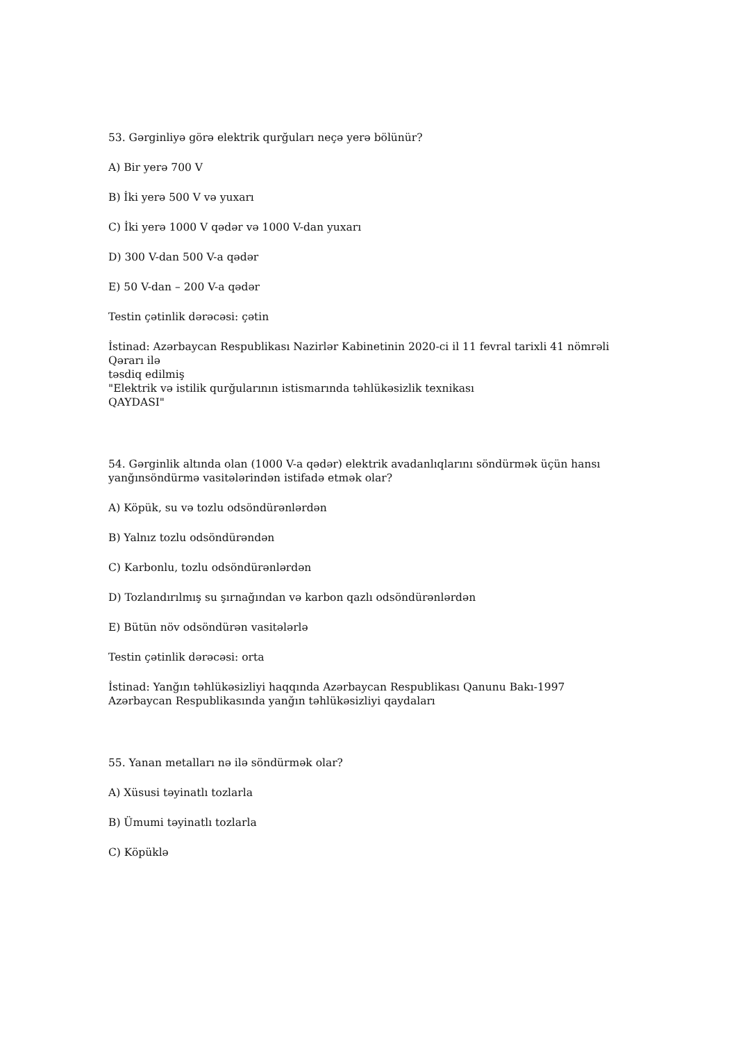53. Gərginliyə görə elektrik qurğuları neçə yerə bölünür?
A) Bir yerə 700 V
B) İki yerə 500 V və yuxarı
C) İki yerə 1000 V qədər və 1000 V-dan yuxarı
D) 300 V-dan 500 V-a qədər
E) 50 V-dan – 200 V-a qədər
Testin çətinlik dərəcəsi: çətin
İstinad: Azərbaycan Respublikası Nazirlər Kabinetinin 2020-ci il 11 fevral tarixli 41 nömrəli Qərarı ilə
təsdiq edilmiş
"Elektrik və istilik qurğularının istismarında təhlükəsizlik texnikası
QAYDASI"
54. Gərginlik altında olan (1000 V-a qədər) elektrik avadanlıqlarını söndürmək üçün hansı yanğınsöndürmə vasitələrindən istifadə etmək olar?
A) Köpük, su və tozlu odsöndürənlərdən
B) Yalnız tozlu odsöndürəndən
C) Karbonlu, tozlu odsöndürənlərdən
D) Tozlandırılmış su şırnağından və karbon qazlı odsöndürənlərdən
E) Bütün növ odsöndürən vasitələrlə
Testin çətinlik dərəcəsi: orta
İstinad: Yanğın təhlükəsizliyi haqqında Azərbaycan Respublikası Qanunu Bakı-1997
Azərbaycan Respublikasında yanğın təhlükəsizliyi qaydaları
55. Yanan metalları nə ilə söndürmək olar?
A) Xüsusi təyinatlı tozlarla
B) Ümumi təyinatlı tozlarla
C) Köpüklə